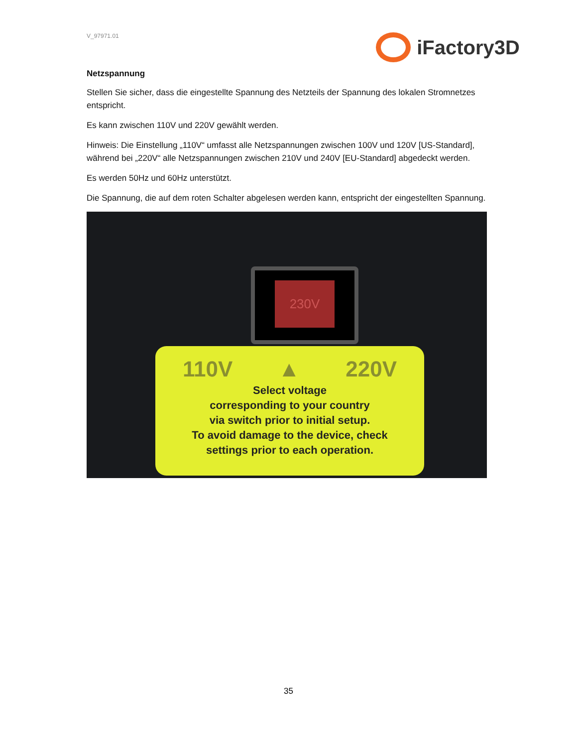V_97971.01
iFactory3D
Netzspannung
Stellen Sie sicher, dass die eingestellte Spannung des Netzteils der Spannung des lokalen Stromnetzes entspricht.
Es kann zwischen 110V und 220V gewählt werden.
Hinweis: Die Einstellung „110V“ umfasst alle Netzspannungen zwischen 100V und 120V [US-Standard], während bei „220V“ alle Netzspannungen zwischen 210V und 240V [EU-Standard] abgedeckt werden.
Es werden 50Hz und 60Hz unterstützt.
Die Spannung, die auf dem roten Schalter abgelesen werden kann, entspricht der eingestellten Spannung.
230V
110V ▲ 220V
Select voltage
corresponding to your country
via switch prior to initial setup.
To avoid damage to the device, check
settings prior to each operation.
35